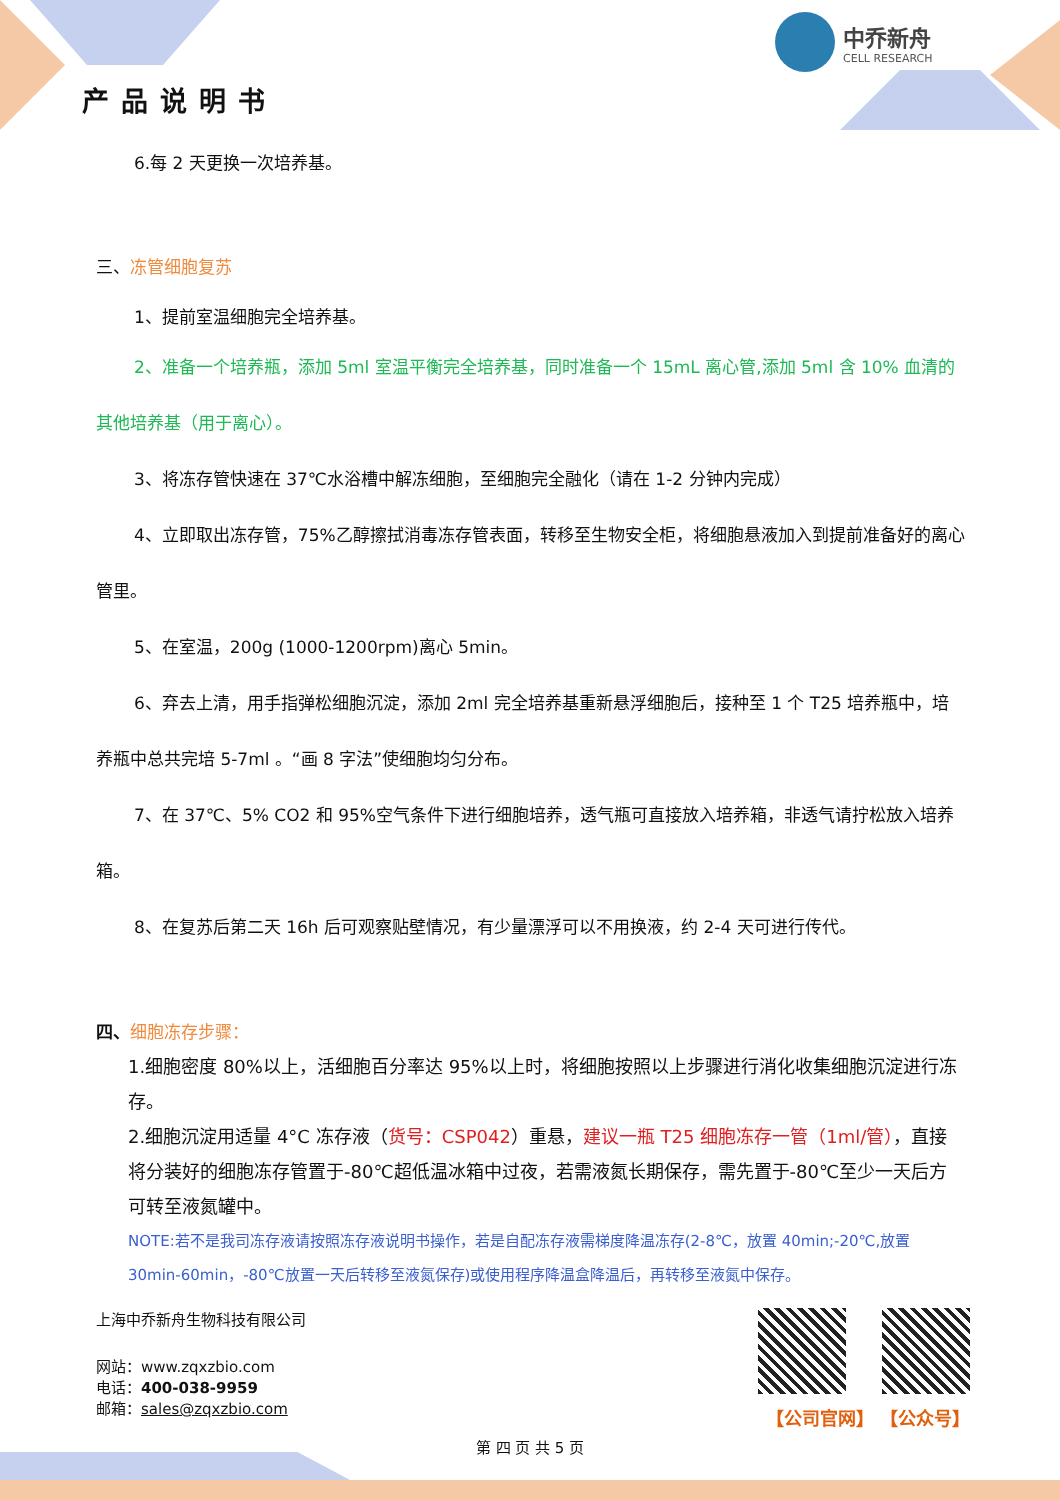产品说明书
中乔新舟
CELL RESEARCH
6.每 2 天更换一次培养基。
三、冻管细胞复苏
1、提前室温细胞完全培养基。
2、准备一个培养瓶，添加 5ml 室温平衡完全培养基，同时准备一个 15mL 离心管,添加 5ml 含 10% 血清的其他培养基（用于离心）。
3、将冻存管快速在 37℃水浴槽中解冻细胞，至细胞完全融化（请在 1-2 分钟内完成）
4、立即取出冻存管，75%乙醇擦拭消毒冻存管表面，转移至生物安全柜，将细胞悬液加入到提前准备好的离心管里。
5、在室温，200g (1000-1200rpm)离心 5min。
6、弃去上清，用手指弹松细胞沉淀，添加 2ml 完全培养基重新悬浮细胞后，接种至 1 个 T25 培养瓶中，培养瓶中总共完培 5-7ml 。“画 8 字法”使细胞均匀分布。
7、在 37℃、5% CO2 和 95%空气条件下进行细胞培养，透气瓶可直接放入培养箱，非透气请拧松放入培养箱。
8、在复苏后第二天 16h 后可观察贴壁情况，有少量漂浮可以不用换液，约 2-4 天可进行传代。
四、细胞冻存步骤：
1.细胞密度 80%以上，活细胞百分率达 95%以上时，将细胞按照以上步骤进行消化收集细胞沉淀进行冻存。
2.细胞沉淀用适量 4°C 冻存液（货号：CSP042）重悬，建议一瓶 T25 细胞冻存一管（1ml/管），直接将分装好的细胞冻存管置于-80℃超低温冰箱中过夜，若需液氮长期保存，需先置于-80℃至少一天后方可转至液氮罐中。
NOTE:若不是我司冻存液请按照冻存液说明书操作，若是自配冻存液需梯度降温冻存(2-8℃，放置 40min;-20℃,放置 30min-60min，-80℃放置一天后转移至液氮保存)或使用程序降温盒降温后，再转移至液氮中保存。
上海中乔新舟生物科技有限公司
网站：www.zqxzbio.com
电话：400-038-9959
邮箱：sales@zqxzbio.com
【公司官网】 【公众号】
第 四 页 共 5 页